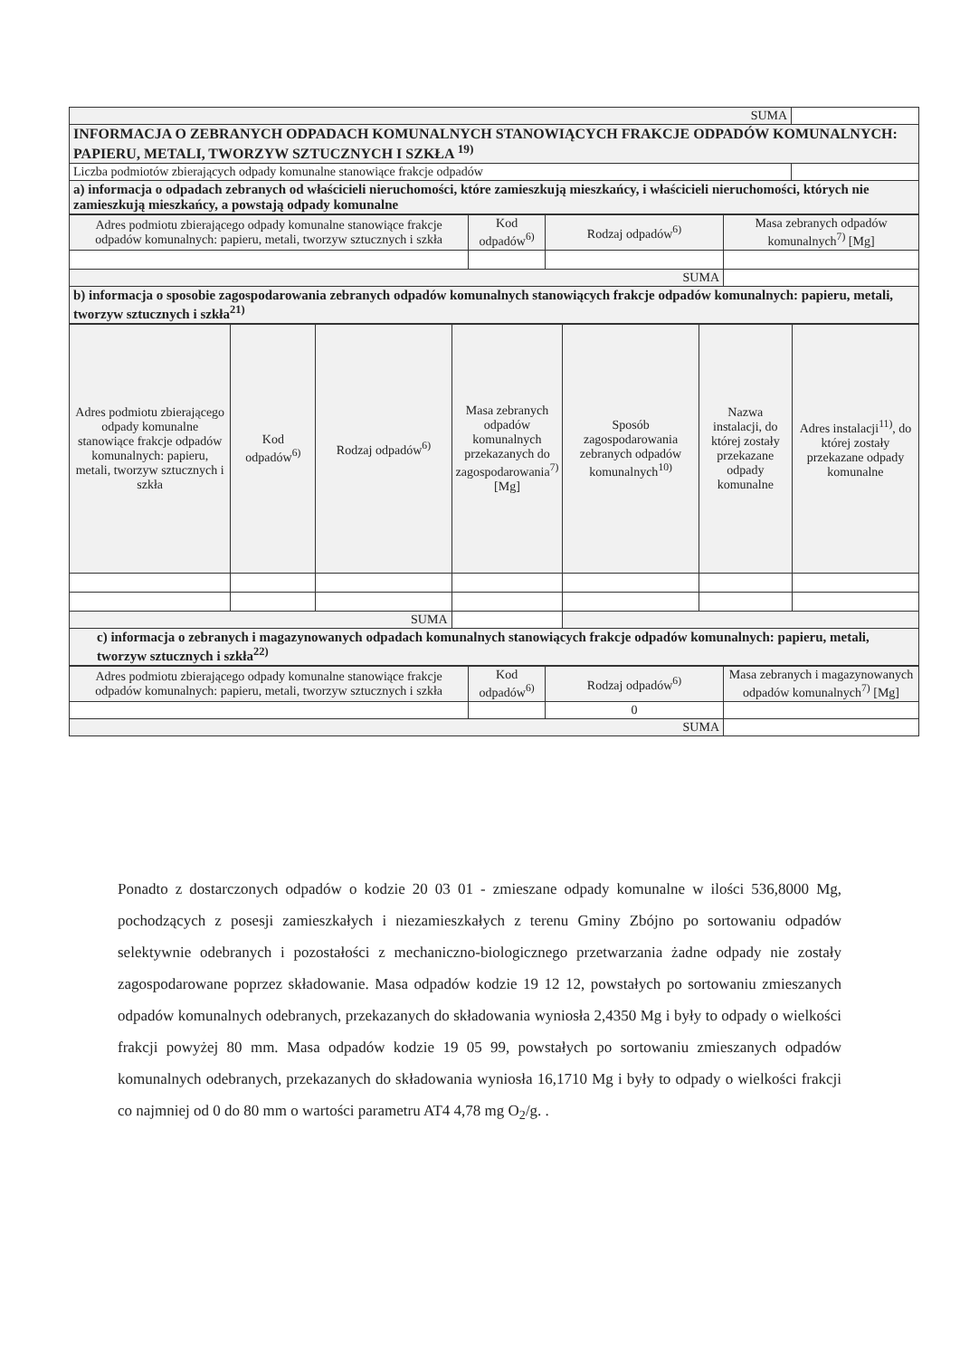| SUMA | |
| INFORMACJA O ZEBRANYCH ODPADACH KOMUNALNYCH STANOWIĄCYCH FRAKCJE ODPADÓW KOMUNALNYCH: PAPIERU, METALI, TWORZYW SZTUCZNYCH I SZKŁA <sup>19)</sup> | |
| Liczba podmiotów zbierających odpady komunalne stanowiące frakcje odpadów | |
| a) informacja o odpadach zebranych od właścicieli nieruchomości, które zamieszkują mieszkańcy, i właścicieli nieruchomości, których nie zamieszkują mieszkańcy, a powstają odpady komunalne | |
| Adres podmiotu zbierającego odpady komunalne stanowiące frakcje odpadów komunalnych: papieru, metali, tworzyw sztucznych i szkła | Kod odpadów<sup>6)</sup> | Rodzaj odpadów<sup>6)</sup> | Masa zebranych odpadów komunalnych<sup>7)</sup> [Mg] |
| --- | --- | --- | --- |
| SUMA | | | |
| b) informacja o sposobie zagospodarowania zebranych odpadów komunalnych stanowiących frakcje odpadów komunalnych: papieru, metali, tworzyw sztucznych i szkła<sup>21)</sup> | | | |
| Adres podmiotu zbierającego odpady komunalne stanowiące frakcje odpadów komunalnych: papieru, metali, tworzyw sztucznych i szkła | Kod odpadów<sup>6)</sup> | Rodzaj odpadów<sup>6)</sup> | Masa zebranych odpadów komunalnych przekazanych do zagospodarowania<sup>7)</sup>[Mg] | Sposób zagospodarowania zebranych odpadów komunalnych<sup>10)</sup> | Nazwa instalacji, do której zostały przekazane odpady komunalne | Adres instalacji<sup>11)</sup>, do której zostały przekazane odpady komunalne |
| --- | --- | --- | --- | --- | --- | --- |
| SUMA | | | | | | |
| c) informacja o zebranych i magazynowanych odpadach komunalnych stanowiących frakcje odpadów komunalnych: papieru, metali, tworzyw sztucznych i szkła<sup>22)</sup> | | | | | | |
| Adres podmiotu zbierającego odpady komunalne stanowiące frakcje odpadów komunalnych: papieru, metali, tworzyw sztucznych i szkła | Kod odpadów<sup>6)</sup> | Rodzaj odpadów<sup>6)</sup> | Masa zebranych i magazynowanych odpadów komunalnych<sup>7)</sup> [Mg] |
| --- | --- | --- | --- |
| | | 0 | |
| SUMA | | | |
Ponadto z dostarczonych odpadów o kodzie 20 03 01 - zmieszane odpady komunalne w ilości 536,8000 Mg, pochodzących z posesji zamieszkałych i niezamieszkałych z terenu Gminy Zbójno po sortowaniu odpadów selektywnie odebranych i pozostałości z mechaniczno-biologicznego przetwarzania żadne odpady nie zostały zagospodarowane poprzez składowanie. Masa odpadów kodzie 19 12 12, powstałych po sortowaniu zmieszanych odpadów komunalnych odebranych, przekazanych do składowania wyniosła 2,4350 Mg i były to odpady o wielkości frakcji powyżej 80 mm. Masa odpadów kodzie 19 05 99, powstałych po sortowaniu zmieszanych odpadów komunalnych odebranych, przekazanych do składowania wyniosła 16,1710 Mg i były to odpady o wielkości frakcji co najmniej od 0 do 80 mm o wartości parametru AT4 4,78 mg O<sub>2</sub>/g. .